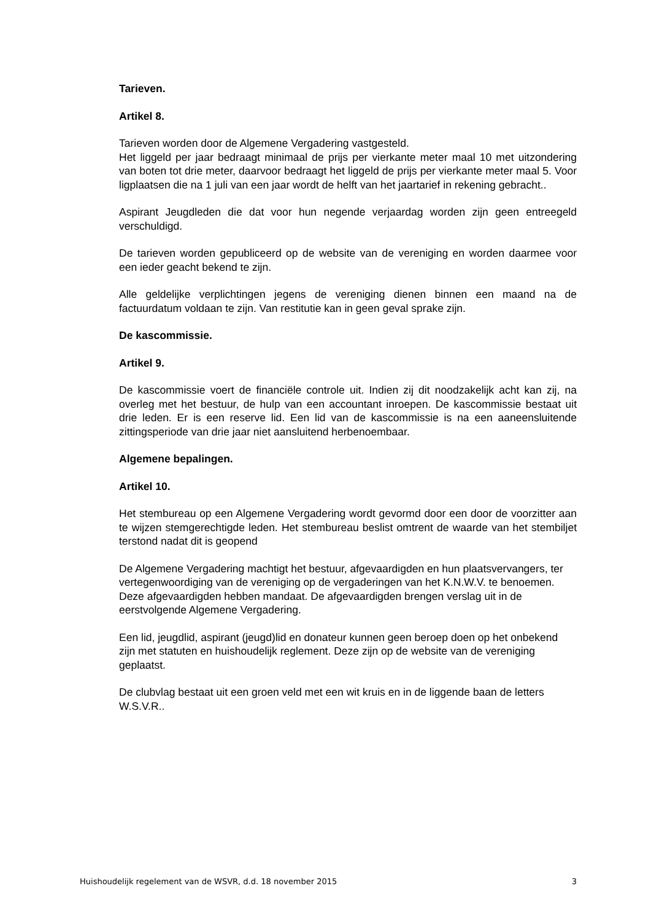Tarieven.
Artikel 8.
Tarieven worden door de Algemene Vergadering vastgesteld.
Het liggeld per jaar bedraagt minimaal de prijs per vierkante meter maal 10 met uitzondering van boten tot drie meter, daarvoor bedraagt het liggeld de prijs per vierkante meter maal 5. Voor ligplaatsen die na 1 juli van een jaar wordt de helft van het jaartarief in rekening gebracht..
Aspirant Jeugdleden die dat voor hun negende verjaardag worden zijn geen entreegeld verschuldigd.
De tarieven worden gepubliceerd op de website van de vereniging en worden daarmee voor een ieder geacht bekend te zijn.
Alle geldelijke verplichtingen jegens de vereniging dienen binnen een maand na de factuurdatum voldaan te zijn. Van restitutie kan in geen geval sprake zijn.
De kascommissie.
Artikel 9.
De kascommissie voert de financiële controle uit. Indien zij dit noodzakelijk acht kan zij, na overleg met het bestuur, de hulp van een accountant inroepen. De kascommissie bestaat uit drie leden. Er is een reserve lid. Een lid van de kascommissie is na een aaneensluitende zittingsperiode van drie jaar niet aansluitend herbenoembaar.
Algemene bepalingen.
Artikel 10.
Het stembureau op een Algemene Vergadering wordt gevormd door een door de voorzitter aan te wijzen stemgerechtigde leden. Het stembureau beslist omtrent de waarde van het stembiljet terstond nadat dit is geopend
De Algemene Vergadering machtigt het bestuur, afgevaardigden en hun plaatsvervangers, ter vertegenwoordiging van de vereniging op de vergaderingen van het K.N.W.V. te benoemen. Deze afgevaardigden hebben mandaat. De afgevaardigden brengen verslag uit in de eerstvolgende Algemene Vergadering.
Een lid, jeugdlid, aspirant (jeugd)lid en donateur kunnen geen beroep doen op het onbekend zijn met statuten en huishoudelijk reglement. Deze zijn op de website van de vereniging geplaatst.
De clubvlag bestaat uit een groen veld met een wit kruis en in de liggende baan de letters W.S.V.R..
Huishoudelijk regelement van de WSVR, d.d. 18 november 2015 3